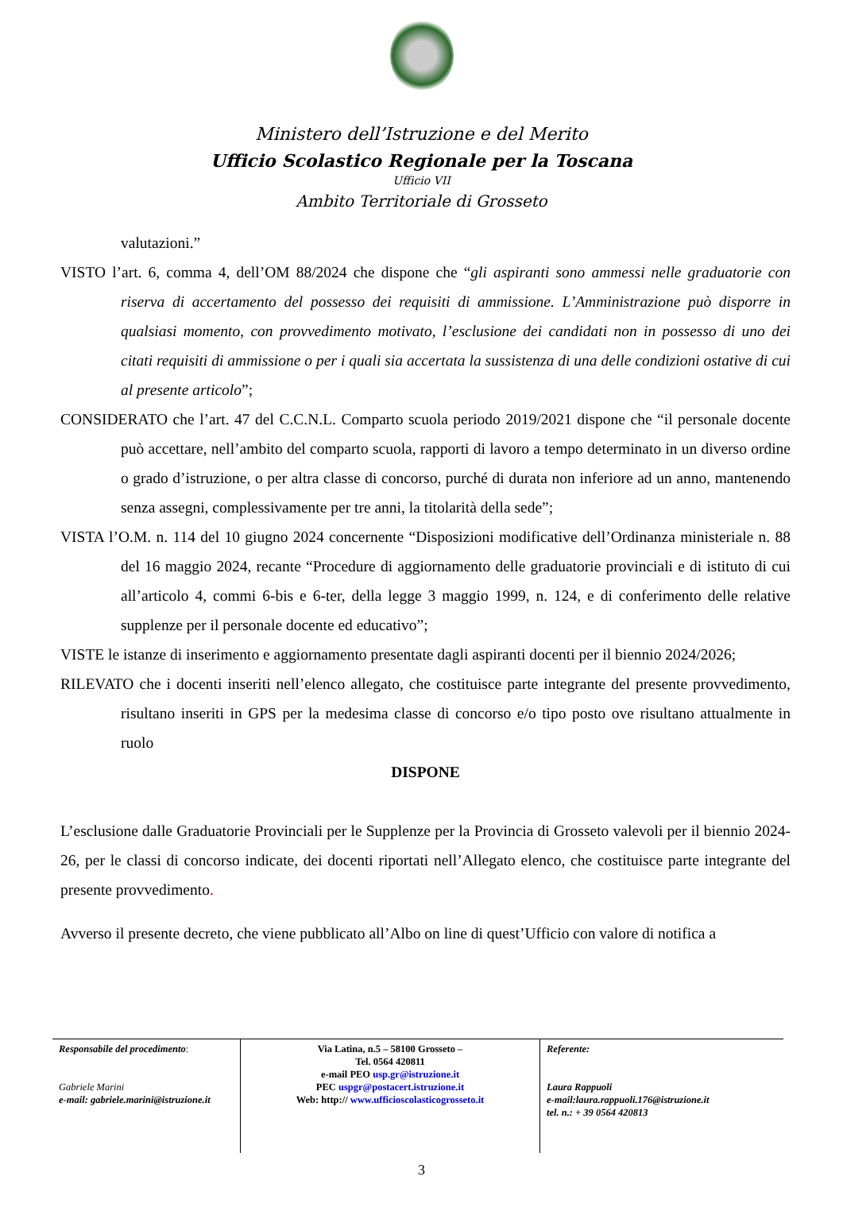Ministero dell’Istruzione e del Merito
Ufficio Scolastico Regionale per la Toscana
Ufficio VII
Ambito Territoriale di Grosseto
valutazioni.”
VISTO l’art. 6, comma 4, dell’OM 88/2024 che dispone che “gli aspiranti sono ammessi nelle graduatorie con riserva di accertamento del possesso dei requisiti di ammissione. L’Amministrazione può disporre in qualsiasi momento, con provvedimento motivato, l’esclusione dei candidati non in possesso di uno dei citati requisiti di ammissione o per i quali sia accertata la sussistenza di una delle condizioni ostative di cui al presente articolo”;
CONSIDERATO che l’art. 47 del C.C.N.L. Comparto scuola periodo 2019/2021 dispone che “il personale docente può accettare, nell’ambito del comparto scuola, rapporti di lavoro a tempo determinato in un diverso ordine o grado d’istruzione, o per altra classe di concorso, purché di durata non inferiore ad un anno, mantenendo senza assegni, complessivamente per tre anni, la titolarità della sede”;
VISTA l’O.M. n. 114 del 10 giugno 2024 concernente “Disposizioni modificative dell’Ordinanza ministeriale n. 88 del 16 maggio 2024, recante “Procedure di aggiornamento delle graduatorie provinciali e di istituto di cui all’articolo 4, commi 6-bis e 6-ter, della legge 3 maggio 1999, n. 124, e di conferimento delle relative supplenze per il personale docente ed educativo”;
VISTE le istanze di inserimento e aggiornamento presentate dagli aspiranti docenti per il biennio 2024/2026;
RILEVATO che i docenti inseriti nell’elenco allegato, che costituisce parte integrante del presente provvedimento, risultano inseriti in GPS per la medesima classe di concorso e/o tipo posto ove risultano attualmente in ruolo
DISPONE
L’esclusione dalle Graduatorie Provinciali per le Supplenze per la Provincia di Grosseto valevoli per il biennio 2024- 26, per le classi di concorso indicate, dei docenti riportati nell’Allegato elenco, che costituisce parte integrante del presente provvedimento.
Avverso il presente decreto, che viene pubblicato all’Albo on line di quest’Ufficio con valore di notifica a
| Responsabile del procedimento : Gabriele Marini e-mail: gabriele.marini@istruzione.it | Via Latina, n.5 – 58100 Grosseto – Tel. 0564 420811 e-mail PEO usp.gr@istruzione.it PEC uspgr@postacert.istruzione.it Web: http:// www.ufficioscolasticogrosseto.it | Referente: Laura Rappuoli e-mail:laura.rappuoli.176@istruzione.it tel. n.: + 39 0564 420813 |
3